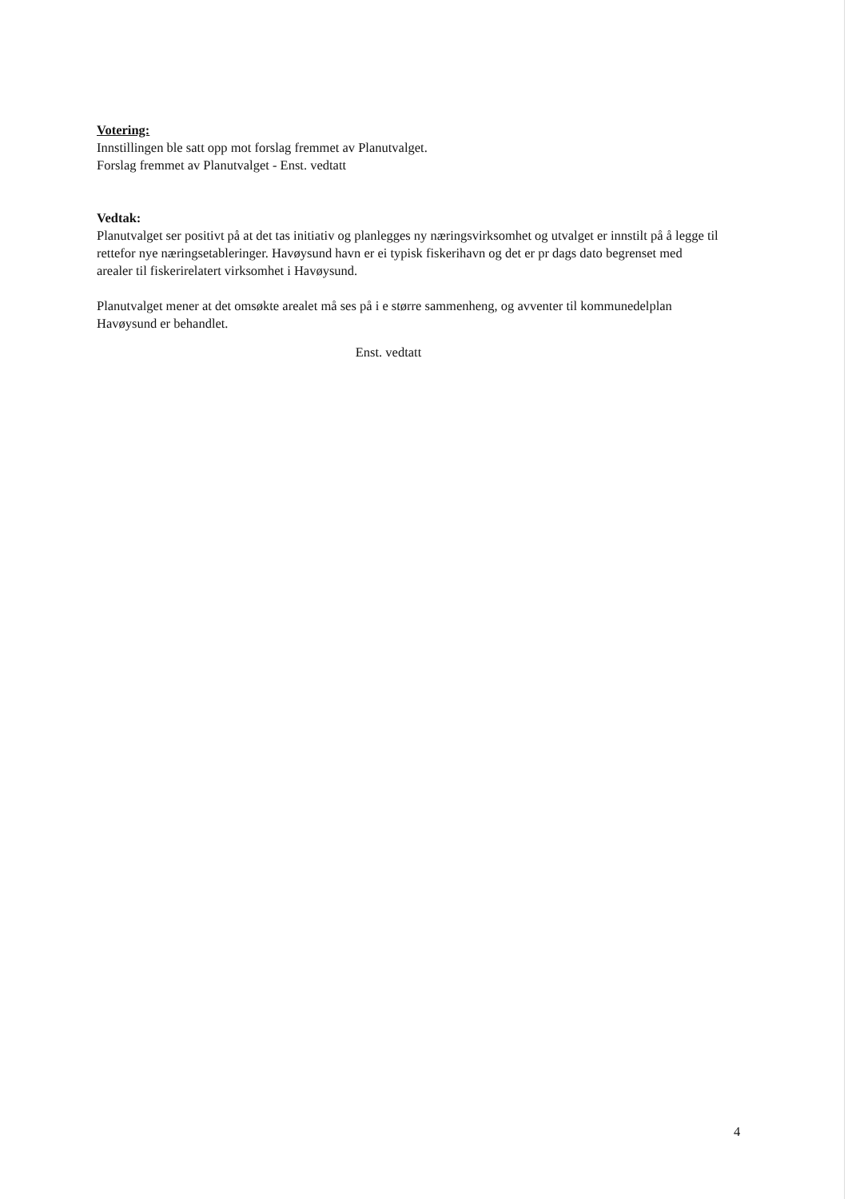Votering:
Innstillingen ble satt opp mot forslag fremmet av Planutvalget.
Forslag fremmet av Planutvalget - Enst. vedtatt
Vedtak:
Planutvalget ser positivt på at det tas initiativ og planlegges ny næringsvirksomhet og utvalget er innstilt på å legge til rettefor nye næringsetableringer. Havøysund havn er ei typisk fiskerihavn og det er pr dags dato begrenset med arealer til fiskerirelatert virksomhet i Havøysund.
Planutvalget mener at det omsøkte arealet må ses på i e større sammenheng, og avventer til kommunedelplan Havøysund er behandlet.
Enst. vedtatt
4